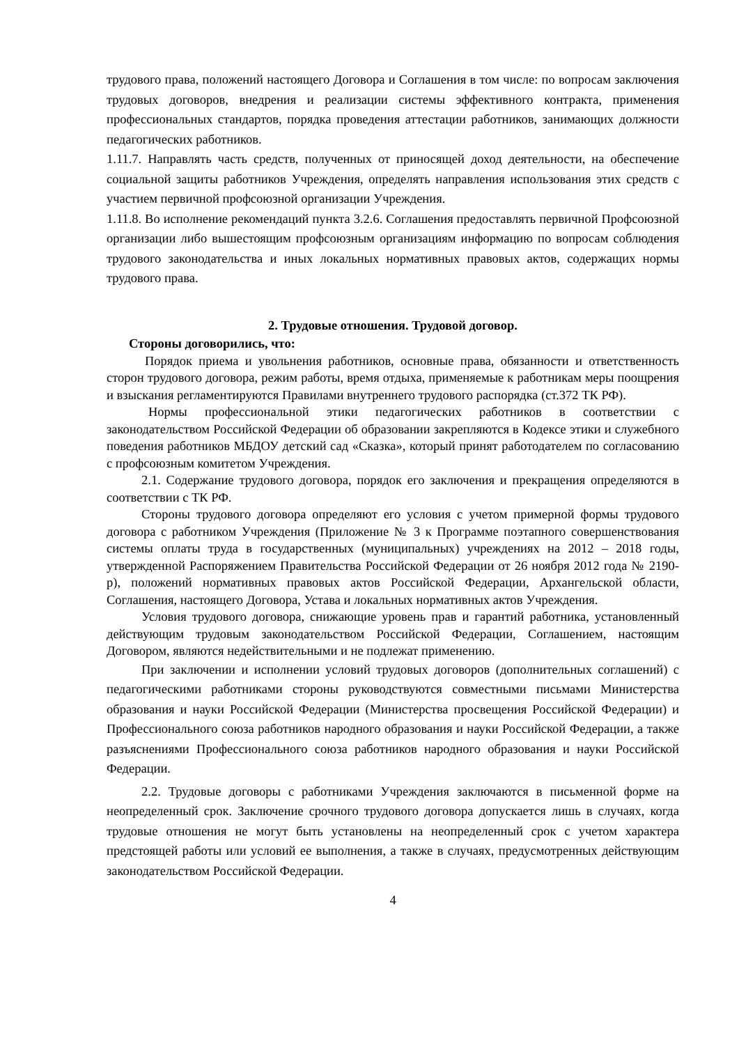трудового права, положений настоящего Договора и Соглашения в том числе: по вопросам заключения трудовых договоров, внедрения и реализации системы эффективного контракта, применения профессиональных стандартов, порядка проведения аттестации работников, занимающих должности педагогических работников.
1.11.7. Направлять часть средств, полученных от приносящей доход деятельности, на обеспечение социальной защиты работников Учреждения, определять направления использования этих средств с участием первичной профсоюзной организации Учреждения.
1.11.8. Во исполнение рекомендаций пункта 3.2.6. Соглашения предоставлять первичной Профсоюзной организации либо вышестоящим профсоюзным организациям информацию по вопросам соблюдения трудового законодательства и иных локальных нормативных правовых актов, содержащих нормы трудового права.
2. Трудовые отношения. Трудовой договор.
Стороны договорились, что:
Порядок приема и увольнения работников, основные права, обязанности и ответственность сторон трудового договора, режим работы, время отдыха, применяемые к работникам меры поощрения и взыскания регламентируются Правилами внутреннего трудового распорядка (ст.372 ТК РФ).
Нормы профессиональной этики педагогических работников в соответствии с законодательством Российской Федерации об образовании закрепляются в Кодексе этики и служебного поведения работников МБДОУ детский сад «Сказка», который принят работодателем по согласованию с профсоюзным комитетом Учреждения.
2.1. Содержание трудового договора, порядок его заключения и прекращения определяются в соответствии с ТК РФ.
Стороны трудового договора определяют его условия с учетом примерной формы трудового договора с работником Учреждения (Приложение № 3 к Программе поэтапного совершенствования системы оплаты труда в государственных (муниципальных) учреждениях на 2012 – 2018 годы, утвержденной Распоряжением Правительства Российской Федерации от 26 ноября 2012 года № 2190-р), положений нормативных правовых актов Российской Федерации, Архангельской области, Соглашения, настоящего Договора, Устава и локальных нормативных актов Учреждения.
Условия трудового договора, снижающие уровень прав и гарантий работника, установленный действующим трудовым законодательством Российской Федерации, Соглашением, настоящим Договором, являются недействительными и не подлежат применению.
При заключении и исполнении условий трудовых договоров (дополнительных соглашений) с педагогическими работниками стороны руководствуются совместными письмами Министерства образования и науки Российской Федерации (Министерства просвещения Российской Федерации) и Профессионального союза работников народного образования и науки Российской Федерации, а также разъяснениями Профессионального союза работников народного образования и науки Российской Федерации.
2.2. Трудовые договоры с работниками Учреждения заключаются в письменной форме на неопределенный срок. Заключение срочного трудового договора допускается лишь в случаях, когда трудовые отношения не могут быть установлены на неопределенный срок с учетом характера предстоящей работы или условий ее выполнения, а также в случаях, предусмотренных действующим законодательством Российской Федерации.
4